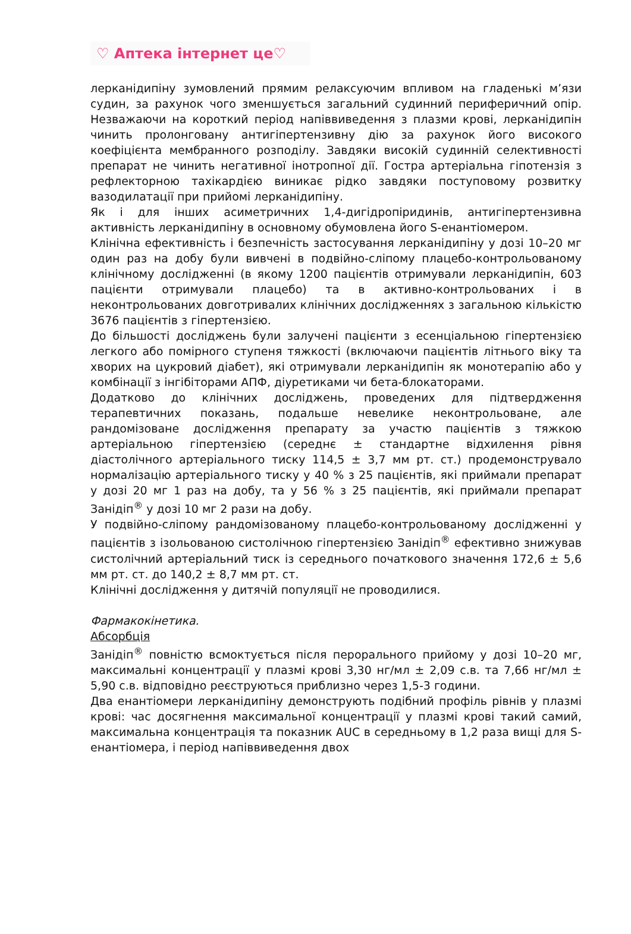♡ Аптека інтернет це♡
лерканідипіну зумовлений прямим релаксуючим впливом на гладенькі м’язи судин, за рахунок чого зменшується загальний судинний периферичний опір. Незважаючи на короткий період напіввиведення з плазми крові, лерканідипін чинить пролонговану антигіпертензивну дію за рахунок його високого коефіцієнта мембранного розподілу. Завдяки високій судинній селективності препарат не чинить негативної інотропної дії. Гостра артеріальна гіпотензія з рефлекторною тахікардією виникає рідко завдяки поступовому розвитку вазодилатації при прийомі лерканідипіну.
Як і для інших асиметричних 1,4-дигідропіридинів, антигіпертензивна активність лерканідипіну в основному обумовлена його S-енантіомером.
Клінічна ефективність і безпечність застосування лерканідипіну у дозі 10–20 мг один раз на добу були вивчені в подвійно-сліпому плацебо-контрольованому клінічному дослідженні (в якому 1200 пацієнтів отримували лерканідипін, 603 пацієнти отримували плацебо) та в активно-контрольованих і в неконтрольованих довготривалих клінічних дослідженнях з загальною кількістю 3676 пацієнтів з гіпертензією.
До більшості досліджень були залучені пацієнти з есенціальною гіпертензією легкого або помірного ступеня тяжкості (включаючи пацієнтів літнього віку та хворих на цукровий діабет), які отримували лерканідипін як монотерапію або у комбінації з інгібіторами АПФ, діуретиками чи бета-блокаторами.
Додатково до клінічних досліджень, проведених для підтвердження терапевтичних показань, подальше невелике неконтрольоване, але рандомізоване дослідження препарату за участю пацієнтів з тяжкою артеріальною гіпертензією (середнє ± стандартне відхилення рівня діастолічного артеріального тиску 114,5 ± 3,7 мм рт. ст.) продемонструвало нормалізацію артеріального тиску у 40 % з 25 пацієнтів, які приймали препарат у дозі 20 мг 1 раз на добу, та у 56 % з 25 пацієнтів, які приймали препарат Занідіп<sup>®</sup> у дозі 10 мг 2 рази на добу.
У подвійно-сліпому рандомізованому плацебо-контрольованому дослідженні у пацієнтів з ізольованою систолічною гіпертензією Занідіп<sup>®</sup> ефективно знижував систолічний артеріальний тиск із середнього початкового значення 172,6 ± 5,6 мм рт. ст. до 140,2 ± 8,7 мм рт. ст.
Клінічні дослідження у дитячій популяції не проводилися.
Фармакокінетика.
Абсорбція
Занідіп<sup>®</sup> повністю всмоктується після перорального прийому у дозі 10–20 мг, максимальні концентрації у плазмі крові 3,30 нг/мл ± 2,09 с.в. та 7,66 нг/мл ± 5,90 с.в. відповідно реєструються приблизно через 1,5-3 години.
Два енантіомери лерканідипіну демонструють подібний профіль рівнів у плазмі крові: час досягнення максимальної концентрації у плазмі крові такий самий, максимальна концентрація та показник AUC в середньому в 1,2 раза вищі для S-енантіомера, і період напіввиведення двох